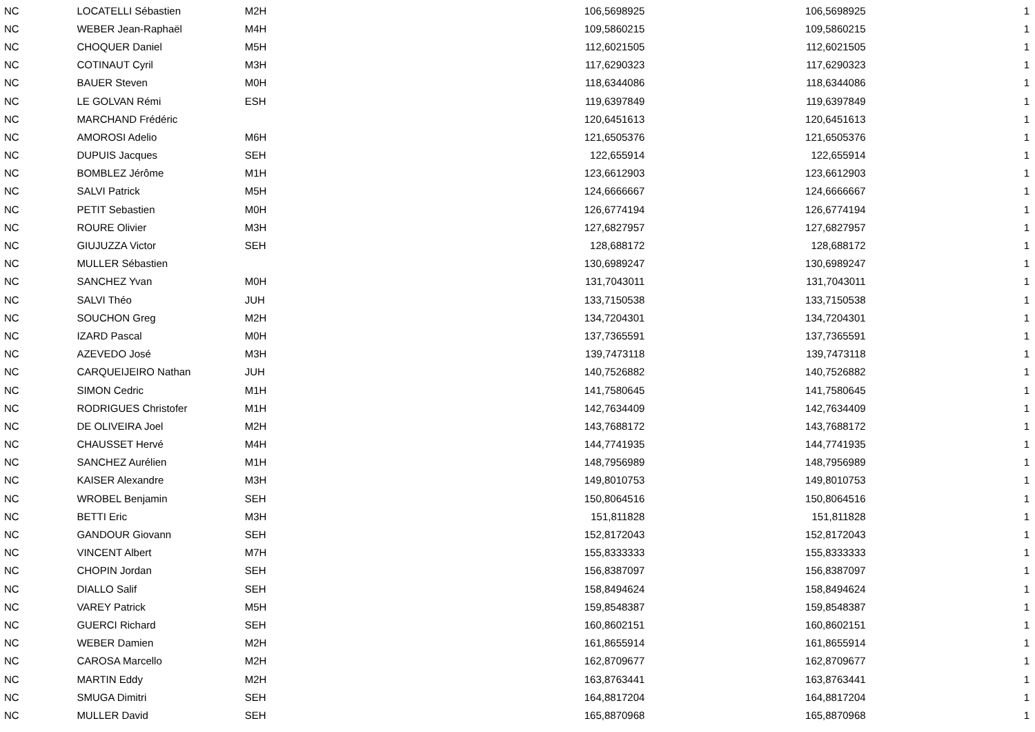| NC | LOCATELLI Sébastien | M2H | 106,5698925 | 106,5698925 | 1 |
| NC | WEBER Jean-Raphaël | M4H | 109,5860215 | 109,5860215 | 1 |
| NC | CHOQUER Daniel | M5H | 112,6021505 | 112,6021505 | 1 |
| NC | COTINAUT Cyril | M3H | 117,6290323 | 117,6290323 | 1 |
| NC | BAUER Steven | M0H | 118,6344086 | 118,6344086 | 1 |
| NC | LE GOLVAN Rémi | ESH | 119,6397849 | 119,6397849 | 1 |
| NC | MARCHAND Frédéric | | 120,6451613 | 120,6451613 | 1 |
| NC | AMOROSI Adelio | M6H | 121,6505376 | 121,6505376 | 1 |
| NC | DUPUIS Jacques | SEH | 122,655914 | 122,655914 | 1 |
| NC | BOMBLEZ Jérôme | M1H | 123,6612903 | 123,6612903 | 1 |
| NC | SALVI Patrick | M5H | 124,6666667 | 124,6666667 | 1 |
| NC | PETIT Sebastien | M0H | 126,6774194 | 126,6774194 | 1 |
| NC | ROURE Olivier | M3H | 127,6827957 | 127,6827957 | 1 |
| NC | GIUJUZZA Victor | SEH | 128,688172 | 128,688172 | 1 |
| NC | MULLER Sébastien | | 130,6989247 | 130,6989247 | 1 |
| NC | SANCHEZ Yvan | M0H | 131,7043011 | 131,7043011 | 1 |
| NC | SALVI Théo | JUH | 133,7150538 | 133,7150538 | 1 |
| NC | SOUCHON Greg | M2H | 134,7204301 | 134,7204301 | 1 |
| NC | IZARD Pascal | M0H | 137,7365591 | 137,7365591 | 1 |
| NC | AZEVEDO José | M3H | 139,7473118 | 139,7473118 | 1 |
| NC | CARQUEIJEIRO Nathan | JUH | 140,7526882 | 140,7526882 | 1 |
| NC | SIMON Cedric | M1H | 141,7580645 | 141,7580645 | 1 |
| NC | RODRIGUES Christofer | M1H | 142,7634409 | 142,7634409 | 1 |
| NC | DE OLIVEIRA Joel | M2H | 143,7688172 | 143,7688172 | 1 |
| NC | CHAUSSET Hervé | M4H | 144,7741935 | 144,7741935 | 1 |
| NC | SANCHEZ Aurélien | M1H | 148,7956989 | 148,7956989 | 1 |
| NC | KAISER Alexandre | M3H | 149,8010753 | 149,8010753 | 1 |
| NC | WROBEL Benjamin | SEH | 150,8064516 | 150,8064516 | 1 |
| NC | BETTI Eric | M3H | 151,811828 | 151,811828 | 1 |
| NC | GANDOUR Giovann | SEH | 152,8172043 | 152,8172043 | 1 |
| NC | VINCENT Albert | M7H | 155,8333333 | 155,8333333 | 1 |
| NC | CHOPIN Jordan | SEH | 156,8387097 | 156,8387097 | 1 |
| NC | DIALLO Salif | SEH | 158,8494624 | 158,8494624 | 1 |
| NC | VAREY Patrick | M5H | 159,8548387 | 159,8548387 | 1 |
| NC | GUERCI Richard | SEH | 160,8602151 | 160,8602151 | 1 |
| NC | WEBER Damien | M2H | 161,8655914 | 161,8655914 | 1 |
| NC | CAROSA Marcello | M2H | 162,8709677 | 162,8709677 | 1 |
| NC | MARTIN Eddy | M2H | 163,8763441 | 163,8763441 | 1 |
| NC | SMUGA Dimitri | SEH | 164,8817204 | 164,8817204 | 1 |
| NC | MULLER David | SEH | 165,8870968 | 165,8870968 | 1 |